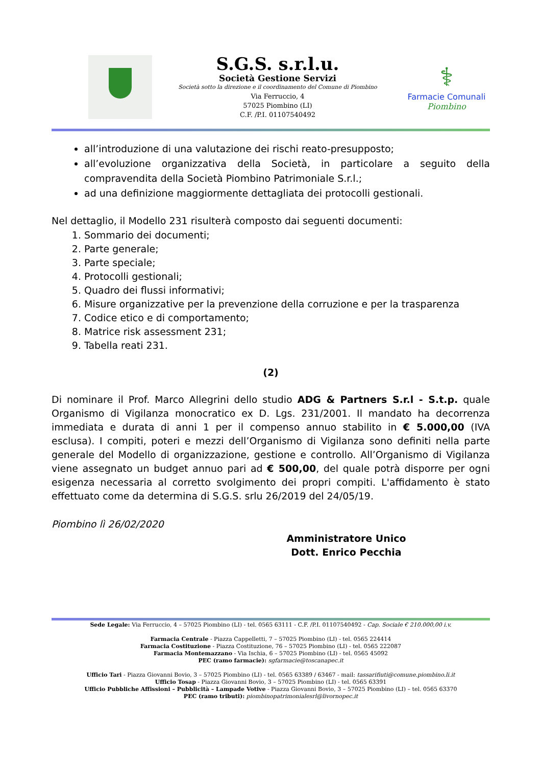S.G.S. s.r.l.u.
Società Gestione Servizi
Società sotto la direzione e il coordinamento del Comune di Piombino
Via Ferruccio, 4
57025 Piombino (LI)
C.F. /P.I. 01107540492
⚕
Farmacie Comunali
Piombino
all’introduzione di una valutazione dei rischi reato-presupposto;
all’evoluzione organizzativa della Società, in particolare a seguito della compravendita della Società Piombino Patrimoniale S.r.l.;
ad una definizione maggiormente dettagliata dei protocolli gestionali.
Nel dettaglio, il Modello 231 risulterà composto dai seguenti documenti:
1. Sommario dei documenti;
2. Parte generale;
3. Parte speciale;
4. Protocolli gestionali;
5. Quadro dei flussi informativi;
6. Misure organizzative per la prevenzione della corruzione e per la trasparenza
7. Codice etico e di comportamento;
8. Matrice risk assessment 231;
9. Tabella reati 231.
(2)
Di nominare il Prof. Marco Allegrini dello studio ADG & Partners S.r.l - S.t.p. quale Organismo di Vigilanza monocratico ex D. Lgs. 231/2001. Il mandato ha decorrenza immediata e durata di anni 1 per il compenso annuo stabilito in € 5.000,00 (IVA esclusa). I compiti, poteri e mezzi dell’Organismo di Vigilanza sono definiti nella parte generale del Modello di organizzazione, gestione e controllo. All’Organismo di Vigilanza viene assegnato un budget annuo pari ad € 500,00, del quale potrà disporre per ogni esigenza necessaria al corretto svolgimento dei propri compiti. L'affidamento è stato effettuato come da determina di S.G.S. srlu 26/2019 del 24/05/19.
Piombino lì 26/02/2020
Amministratore Unico
Dott. Enrico Pecchia
Sede Legale: Via Ferruccio, 4 – 57025 Piombino (LI) - tel. 0565 63111 - C.F. /P.I. 01107540492 - Cap. Sociale € 210.000,00 i.v.
Farmacia Centrale - Piazza Cappelletti, 7 – 57025 Piombino (LI) - tel. 0565 224414
Farmacia Costituzione - Piazza Costituzione, 76 – 57025 Piombino (LI) - tel. 0565 222087
Farmacia Montemazzano - Via Ischia, 6 – 57025 Piombino (LI) - tel. 0565 45092
PEC (ramo farmacie): sgfarmacie@toscanapec.it
Ufficio Tari - Piazza Giovanni Bovio, 3 – 57025 Piombino (LI) - tel. 0565 63389 / 63467 - mail: tassarifiuti@comune.piombino.li.it
Ufficio Tosap - Piazza Giovanni Bovio, 3 – 57025 Piombino (LI) - tel. 0565 63391
Ufficio Pubbliche Affissioni – Pubblicità – Lampade Votive - Piazza Giovanni Bovio, 3 – 57025 Piombino (LI) – tel. 0565 63370
PEC (ramo tributi): piombinopatrimonialesrl@livornopec.it